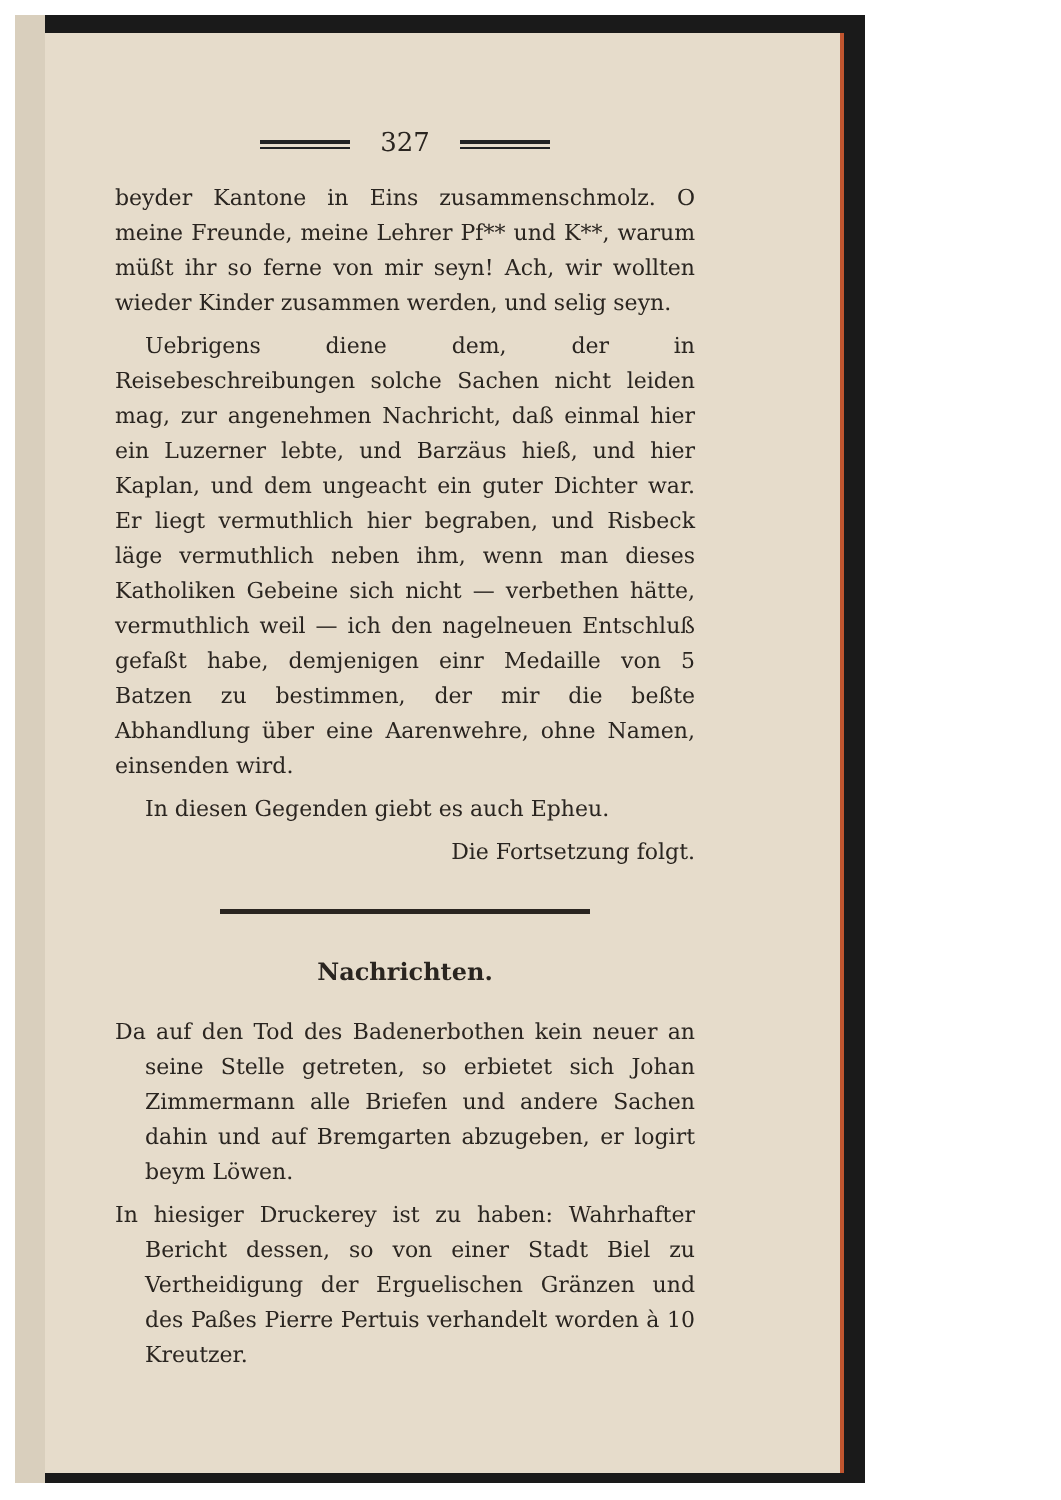327
beyder Kantone in Eins zusammenschmolz. O meine Freunde, meine Lehrer Pf** und K**, warum müßt ihr so ferne von mir seyn! Ach, wir wollten wieder Kinder zusammen werden, und selig seyn.
Uebrigens diene dem, der in Reisebeschreibungen solche Sachen nicht leiden mag, zur angenehmen Nachricht, daß einmal hier ein Luzerner lebte, und Barzäus hieß, und hier Kaplan, und dem ungeacht ein guter Dichter war. Er liegt vermuthlich hier begraben, und Risbeck läge vermuthlich neben ihm, wenn man dieses Katholiken Gebeine sich nicht — verbethen hätte, vermuthlich weil — ich den nagelneuen Entschluß gefaßt habe, demjenigen einr Medaille von 5 Batzen zu bestimmen, der mir die beßte Abhandlung über eine Aarenwehre, ohne Namen, einsenden wird.
In diesen Gegenden giebt es auch Epheu.
Die Fortsetzung folgt.
Nachrichten.
Da auf den Tod des Badenerbothen kein neuer an seine Stelle getreten, so erbietet sich Johan Zimmermann alle Briefen und andere Sachen dahin und auf Bremgarten abzugeben, er logirt beym Löwen.
In hiesiger Druckerey ist zu haben: Wahrhafter Bericht dessen, so von einer Stadt Biel zu Vertheidigung der Erguelischen Gränzen und des Paßes Pierre Pertuis verhandelt worden à 10 Kreutzer.